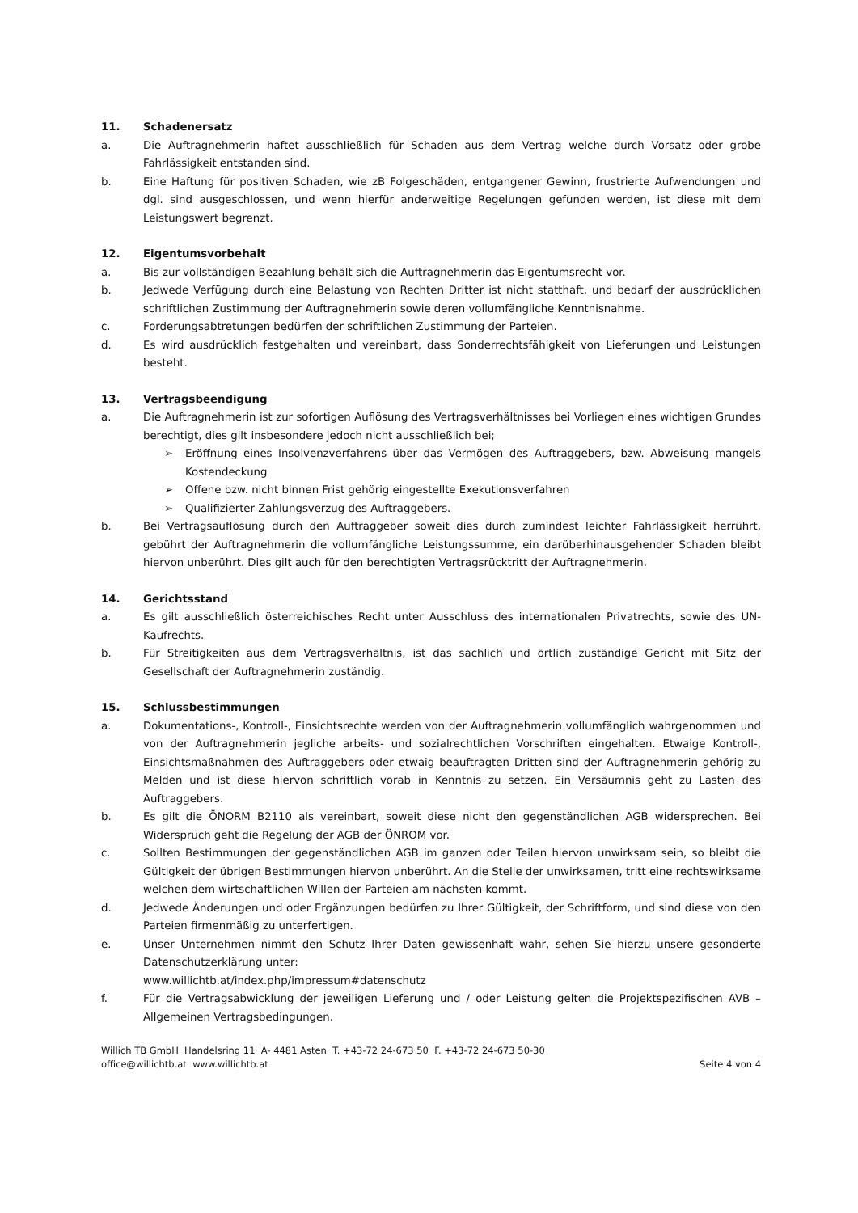11. Schadenersatz
a. Die Auftragnehmerin haftet ausschließlich für Schaden aus dem Vertrag welche durch Vorsatz oder grobe Fahrlässigkeit entstanden sind.
b. Eine Haftung für positiven Schaden, wie zB Folgeschäden, entgangener Gewinn, frustrierte Aufwendungen und dgl. sind ausgeschlossen, und wenn hierfür anderweitige Regelungen gefunden werden, ist diese mit dem Leistungswert begrenzt.
12. Eigentumsvorbehalt
a. Bis zur vollständigen Bezahlung behält sich die Auftragnehmerin das Eigentumsrecht vor.
b. Jedwede Verfügung durch eine Belastung von Rechten Dritter ist nicht statthaft, und bedarf der ausdrücklichen schriftlichen Zustimmung der Auftragnehmerin sowie deren vollumfängliche Kenntnisnahme.
c. Forderungsabtretungen bedürfen der schriftlichen Zustimmung der Parteien.
d. Es wird ausdrücklich festgehalten und vereinbart, dass Sonderrechtsfähigkeit von Lieferungen und Leistungen besteht.
13. Vertragsbeendigung
a. Die Auftragnehmerin ist zur sofortigen Auflösung des Vertragsverhältnisses bei Vorliegen eines wichtigen Grundes berechtigt, dies gilt insbesondere jedoch nicht ausschließlich bei;
➢ Eröffnung eines Insolvenzverfahrens über das Vermögen des Auftraggebers, bzw. Abweisung mangels Kostendeckung
➢ Offene bzw. nicht binnen Frist gehörig eingestellte Exekutionsverfahren
➢ Qualifizierter Zahlungsverzug des Auftraggebers.
b. Bei Vertragsauflösung durch den Auftraggeber soweit dies durch zumindest leichter Fahrlässigkeit herrührt, gebührt der Auftragnehmerin die vollumfängliche Leistungssumme, ein darüberhinausgehender Schaden bleibt hiervon unberührt. Dies gilt auch für den berechtigten Vertragsrücktritt der Auftragnehmerin.
14. Gerichtsstand
a. Es gilt ausschließlich österreichisches Recht unter Ausschluss des internationalen Privatrechts, sowie des UN-Kaufrechts.
b. Für Streitigkeiten aus dem Vertragsverhältnis, ist das sachlich und örtlich zuständige Gericht mit Sitz der Gesellschaft der Auftragnehmerin zuständig.
15. Schlussbestimmungen
a. Dokumentations-, Kontroll-, Einsichtsrechte werden von der Auftragnehmerin vollumfänglich wahrgenommen und von der Auftragnehmerin jegliche arbeits- und sozialrechtlichen Vorschriften eingehalten. Etwaige Kontroll-, Einsichtsmaßnahmen des Auftraggebers oder etwaig beauftragten Dritten sind der Auftragnehmerin gehörig zu Melden und ist diese hiervon schriftlich vorab in Kenntnis zu setzen. Ein Versäumnis geht zu Lasten des Auftraggebers.
b. Es gilt die ÖNORM B2110 als vereinbart, soweit diese nicht den gegenständlichen AGB widersprechen. Bei Widerspruch geht die Regelung der AGB der ÖNROM vor.
c. Sollten Bestimmungen der gegenständlichen AGB im ganzen oder Teilen hiervon unwirksam sein, so bleibt die Gültigkeit der übrigen Bestimmungen hiervon unberührt. An die Stelle der unwirksamen, tritt eine rechtswirksame welchen dem wirtschaftlichen Willen der Parteien am nächsten kommt.
d. Jedwede Änderungen und oder Ergänzungen bedürfen zu Ihrer Gültigkeit, der Schriftform, und sind diese von den Parteien firmenmäßig zu unterfertigen.
e. Unser Unternehmen nimmt den Schutz Ihrer Daten gewissenhaft wahr, sehen Sie hierzu unsere gesonderte Datenschutzerklärung unter:
www.willichtb.at/index.php/impressum#datenschutz
f. Für die Vertragsabwicklung der jeweiligen Lieferung und / oder Leistung gelten die Projektspezifischen AVB – Allgemeinen Vertragsbedingungen.
Willich TB GmbH Handelsring 11 A- 4481 Asten T. +43-72 24-673 50 F. +43-72 24-673 50-30
office@willichtb.at www.willichtb.at
Seite 4 von 4